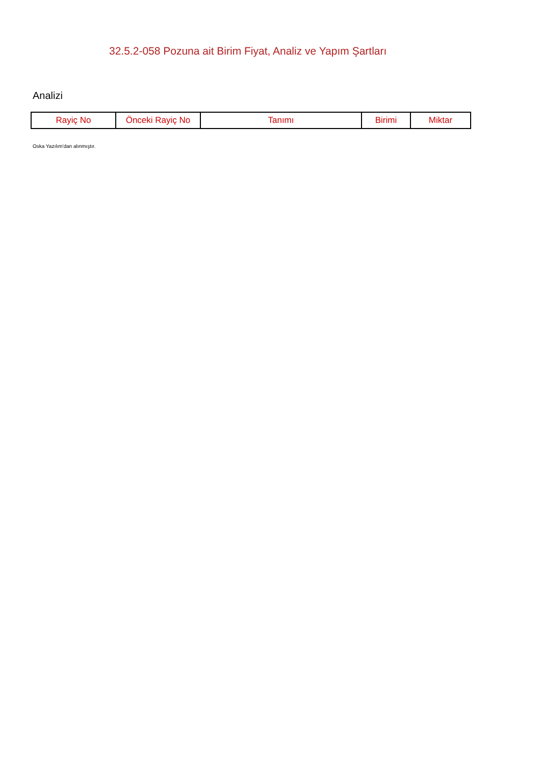32.5.2-058 Pozuna ait Birim Fiyat, Analiz ve Yapım Şartları
Analizi
| Rayiç No | Önceki Rayiç No | Tanımı | Birimi | Miktar |
| --- | --- | --- | --- | --- |
Oska Yazılım'dan alınmıştır.